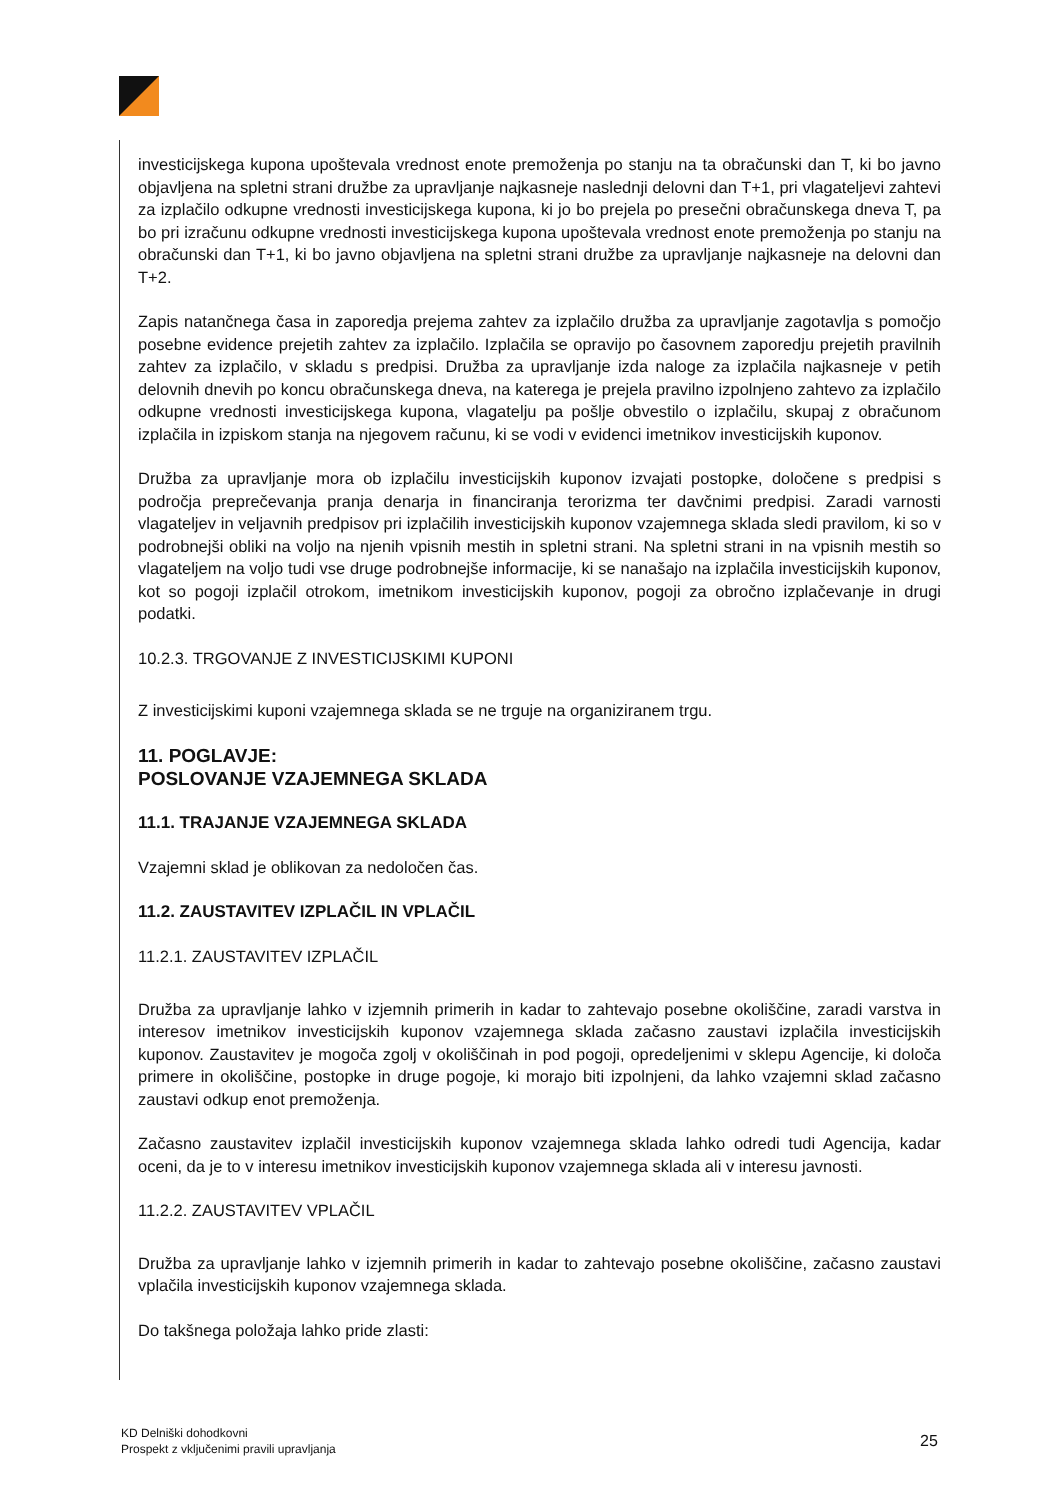investicijskega kupona upoštevala vrednost enote premoženja po stanju na ta obračunski dan T, ki bo javno objavljena na spletni strani družbe za upravljanje najkasneje naslednji delovni dan T+1, pri vlagateljevi zahtevi za izplačilo odkupne vrednosti investicijskega kupona, ki jo bo prejela po presečni obračunskega dneva T, pa bo pri izračunu odkupne vrednosti investicijskega kupona upoštevala vrednost enote premoženja po stanju na obračunski dan T+1, ki bo javno objavljena na spletni strani družbe za upravljanje najkasneje na delovni dan T+2.
Zapis natančnega časa in zaporedja prejema zahtev za izplačilo družba za upravljanje zagotavlja s pomočjo posebne evidence prejetih zahtev za izplačilo. Izplačila se opravijo po časovnem zaporedju prejetih pravilnih zahtev za izplačilo, v skladu s predpisi. Družba za upravljanje izda naloge za izplačila najkasneje v petih delovnih dnevih po koncu obračunskega dneva, na katerega je prejela pravilno izpolnjeno zahtevo za izplačilo odkupne vrednosti investicijskega kupona, vlagatelju pa pošlje obvestilo o izplačilu, skupaj z obračunom izplačila in izpiskom stanja na njegovem računu, ki se vodi v evidenci imetnikov investicijskih kuponov.
Družba za upravljanje mora ob izplačilu investicijskih kuponov izvajati postopke, določene s predpisi s področja preprečevanja pranja denarja in financiranja terorizma ter davčnimi predpisi. Zaradi varnosti vlagateljev in veljavnih predpisov pri izplačilih investicijskih kuponov vzajemnega sklada sledi pravilom, ki so v podrobnejši obliki na voljo na njenih vpisnih mestih in spletni strani. Na spletni strani in na vpisnih mestih so vlagateljem na voljo tudi vse druge podrobnejše informacije, ki se nanašajo na izplačila investicijskih kuponov, kot so pogoji izplačil otrokom, imetnikom investicijskih kuponov, pogoji za obročno izplačevanje in drugi podatki.
10.2.3. TRGOVANJE Z INVESTICIJSKIMI KUPONI
Z investicijskimi kuponi vzajemnega sklada se ne trguje na organiziranem trgu.
11. POGLAVJE:
POSLOVANJE VZAJEMNEGA SKLADA
11.1. TRAJANJE VZAJEMNEGA SKLADA
Vzajemni sklad je oblikovan za nedoločen čas.
11.2. ZAUSTAVITEV IZPLAČIL IN VPLAČIL
11.2.1. ZAUSTAVITEV IZPLAČIL
Družba za upravljanje lahko v izjemnih primerih in kadar to zahtevajo posebne okoliščine, zaradi varstva in interesov imetnikov investicijskih kuponov vzajemnega sklada začasno zaustavi izplačila investicijskih kuponov. Zaustavitev je mogoča zgolj v okoliščinah in pod pogoji, opredeljenimi v sklepu Agencije, ki določa primere in okoliščine, postopke in druge pogoje, ki morajo biti izpolnjeni, da lahko vzajemni sklad začasno zaustavi odkup enot premoženja.
Začasno zaustavitev izplačil investicijskih kuponov vzajemnega sklada lahko odredi tudi Agencija, kadar oceni, da je to v interesu imetnikov investicijskih kuponov vzajemnega sklada ali v interesu javnosti.
11.2.2. ZAUSTAVITEV VPLAČIL
Družba za upravljanje lahko v izjemnih primerih in kadar to zahtevajo posebne okoliščine, začasno zaustavi vplačila investicijskih kuponov vzajemnega sklada.
Do takšnega položaja lahko pride zlasti:
KD Delniški dohodkovni
Prospekt z vključenimi pravili upravljanja
25